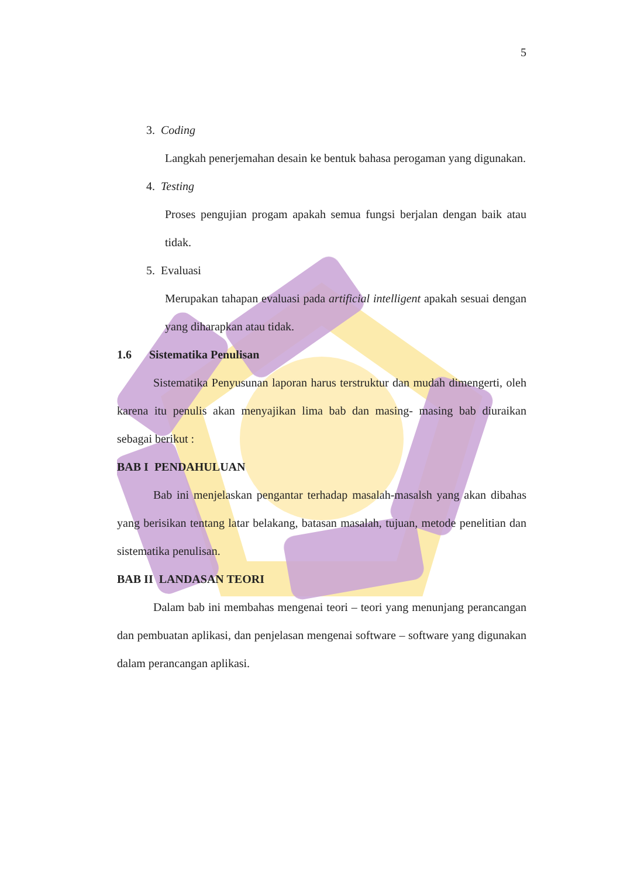5
3. Coding
Langkah penerjemahan desain ke bentuk bahasa perogaman yang digunakan.
4. Testing
Proses pengujian progam apakah semua fungsi berjalan dengan baik atau tidak.
5. Evaluasi
Merupakan tahapan evaluasi pada artificial intelligent apakah sesuai dengan yang diharapkan atau tidak.
1.6 Sistematika Penulisan
Sistematika Penyusunan laporan harus terstruktur dan mudah dimengerti, oleh karena itu penulis akan menyajikan lima bab dan masing- masing bab diuraikan sebagai berikut :
BAB I PENDAHULUAN
Bab ini menjelaskan pengantar terhadap masalah-masalsh yang akan dibahas yang berisikan tentang latar belakang, batasan masalah, tujuan, metode penelitian dan sistematika penulisan.
BAB II LANDASAN TEORI
Dalam bab ini membahas mengenai teori – teori yang menunjang perancangan dan pembuatan aplikasi, dan penjelasan mengenai software – software yang digunakan dalam perancangan aplikasi.